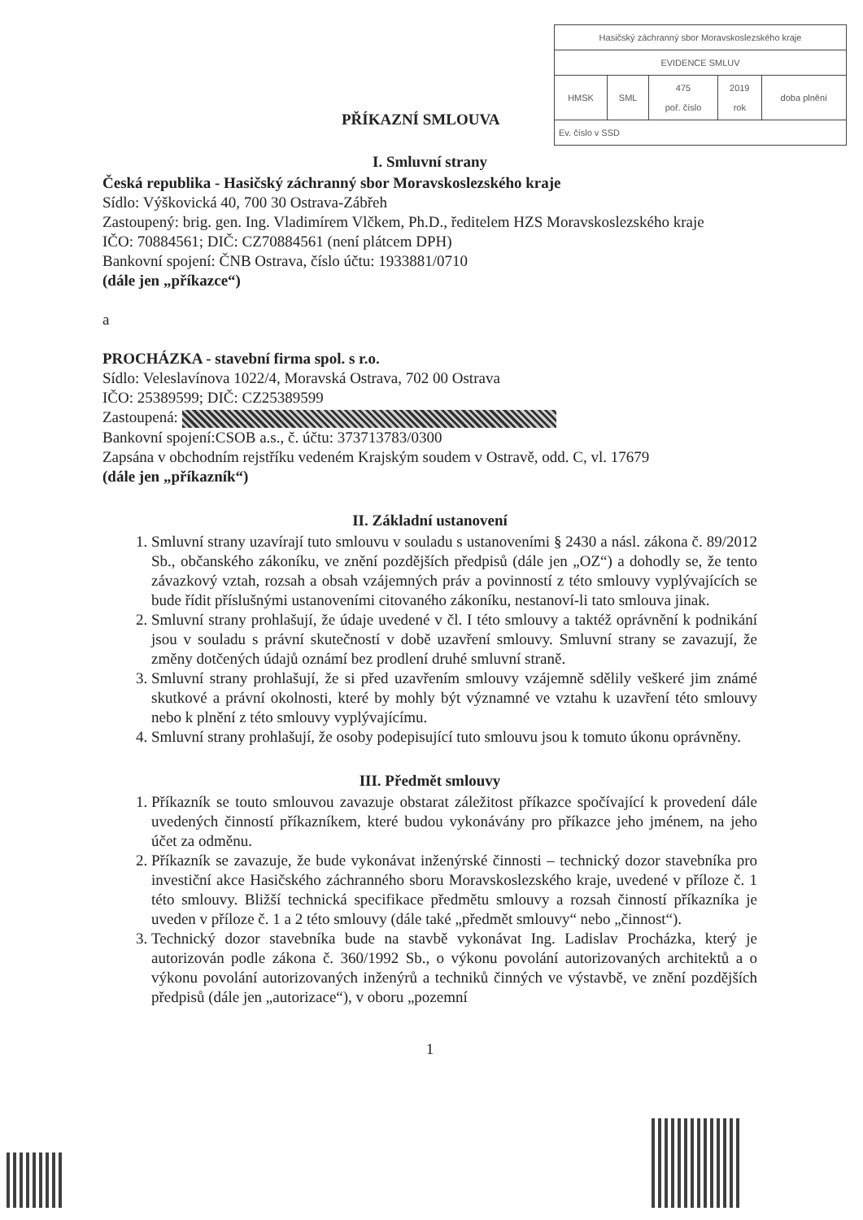PŘÍKAZNÍ SMLOUVA
| Hasičský záchranný sbor Moravskoslezského kraje | | | | |
| EVIDENCE SMLUV | | | | |
| HMSK | SML | 475 poř. číslo | 2019 rok | doba plnění |
| Ev. číslo v SSD | | | | |
I. Smluvní strany
Česká republika - Hasičský záchranný sbor Moravskoslezského kraje
Sídlo: Výškovická 40, 700 30 Ostrava-Zábřeh
Zastoupený: brig. gen. Ing. Vladimírem Vlčkem, Ph.D., ředitelem HZS Moravskoslezského kraje
IČO: 70884561; DIČ: CZ70884561 (není plátcem DPH)
Bankovní spojení: ČNB Ostrava, číslo účtu: 1933881/0710
(dále jen „příkazce“)
a
PROCHÁZKA - stavební firma spol. s r.o.
Sídlo: Veleslavínova 1022/4, Moravská Ostrava, 702 00 Ostrava
IČO: 25389599; DIČ: CZ25389599
Zastoupená:
Bankovní spojení:CSOB a.s., č. účtu: 373713783/0300
Zapsána v obchodním rejstříku vedeném Krajským soudem v Ostravě, odd. C, vl. 17679
(dále jen „příkazník“)
II. Základní ustanovení
1. Smluvní strany uzavírají tuto smlouvu v souladu s ustanoveními § 2430 a násl. zákona č. 89/2012 Sb., občanského zákoníku, ve znění pozdějších předpisů (dále jen „OZ“) a dohodly se, že tento závazkový vztah, rozsah a obsah vzájemných práv a povinností z této smlouvy vyplývajících se bude řídit příslušnými ustanoveními citovaného zákoníku, nestanoví-li tato smlouva jinak.
2. Smluvní strany prohlašují, že údaje uvedené v čl. I této smlouvy a taktéž oprávnění k podnikání jsou v souladu s právní skutečností v době uzavření smlouvy. Smluvní strany se zavazují, že změny dotčených údajů oznámí bez prodlení druhé smluvní straně.
3. Smluvní strany prohlašují, že si před uzavřením smlouvy vzájemně sdělily veškeré jim známé skutkové a právní okolnosti, které by mohly být významné ve vztahu k uzavření této smlouvy nebo k plnění z této smlouvy vyplývajícímu.
4. Smluvní strany prohlašují, že osoby podepisující tuto smlouvu jsou k tomuto úkonu oprávněny.
III. Předmět smlouvy
1. Příkazník se touto smlouvou zavazuje obstarat záležitost příkazce spočívající k provedení dále uvedených činností příkazníkem, které budou vykonávány pro příkazce jeho jménem, na jeho účet za odměnu.
2. Příkazník se zavazuje, že bude vykonávat inženýrské činnosti – technický dozor stavebníka pro investiční akce Hasičského záchranného sboru Moravskoslezského kraje, uvedené v příloze č. 1 této smlouvy. Bližší technická specifikace předmětu smlouvy a rozsah činností příkazníka je uveden v příloze č. 1 a 2 této smlouvy (dále také „předmět smlouvy“ nebo „činnost“).
3. Technický dozor stavebníka bude na stavbě vykonávat Ing. Ladislav Procházka, který je autorizován podle zákona č. 360/1992 Sb., o výkonu povolání autorizovaných architektů a o výkonu povolání autorizovaných inženýrů a techniků činných ve výstavbě, ve znění pozdějších předpisů (dále jen „autorizace“), v oboru „pozemní
1